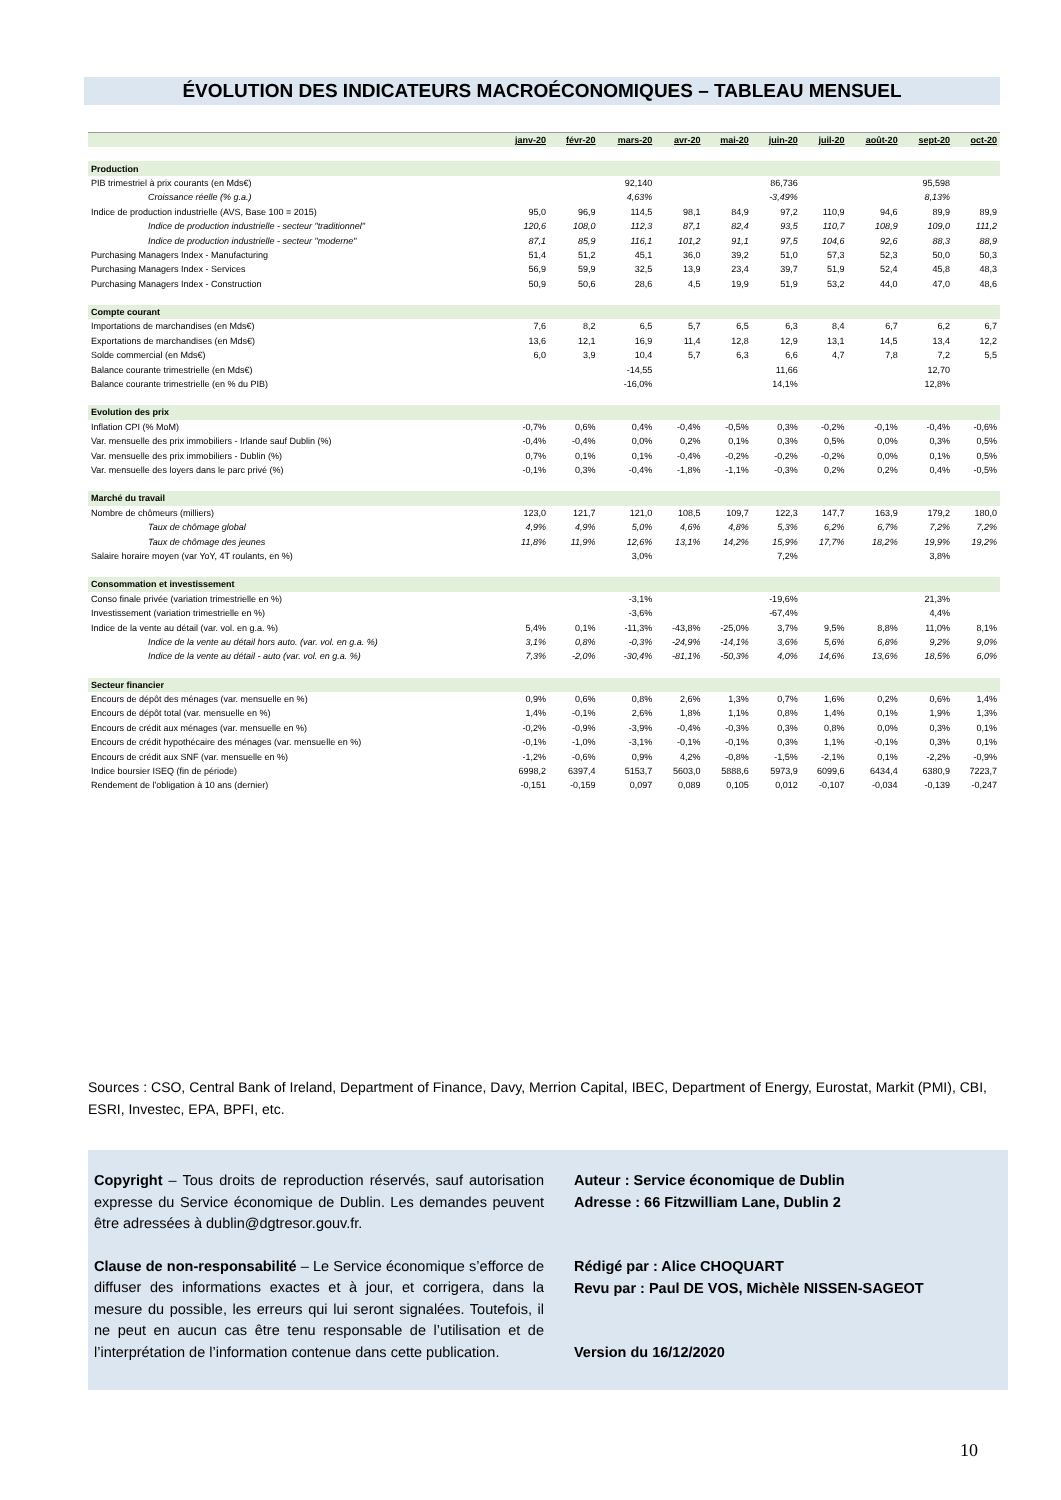ÉVOLUTION DES INDICATEURS MACROÉCONOMIQUES – TABLEAU MENSUEL
| | janv-20 | févr-20 | mars-20 | avr-20 | mai-20 | juin-20 | juil-20 | août-20 | sept-20 | oct-20 |
| --- | --- | --- | --- | --- | --- | --- | --- | --- | --- | --- |
| Production | | | | | | | | | | |
| PIB trimestriel à prix courants (en Mds€) | | | 92,140 | | | 86,736 | | | 95,598 | |
| Croissance réelle (% g.a.) | | | 4,63% | | | -3,49% | | | 8,13% | |
| Indice de production industrielle (AVS, Base 100 = 2015) | 95,0 | 96,9 | 114,5 | 98,1 | 84,9 | 97,2 | 110,9 | 94,6 | 89,9 | 89,9 |
| Indice de production industrielle - secteur "traditionnel" | 120,6 | 108,0 | 112,3 | 87,1 | 82,4 | 93,5 | 110,7 | 108,9 | 109,0 | 111,2 |
| Indice de production industrielle - secteur "moderne" | 87,1 | 85,9 | 116,1 | 101,2 | 91,1 | 97,5 | 104,6 | 92,6 | 88,3 | 88,9 |
| Purchasing Managers Index - Manufacturing | 51,4 | 51,2 | 45,1 | 36,0 | 39,2 | 51,0 | 57,3 | 52,3 | 50,0 | 50,3 |
| Purchasing Managers Index - Services | 56,9 | 59,9 | 32,5 | 13,9 | 23,4 | 39,7 | 51,9 | 52,4 | 45,8 | 48,3 |
| Purchasing Managers Index - Construction | 50,9 | 50,6 | 28,6 | 4,5 | 19,9 | 51,9 | 53,2 | 44,0 | 47,0 | 48,6 |
| Compte courant | | | | | | | | | | |
| Importations de marchandises (en Mds€) | 7,6 | 8,2 | 6,5 | 5,7 | 6,5 | 6,3 | 8,4 | 6,7 | 6,2 | 6,7 |
| Exportations de marchandises (en Mds€) | 13,6 | 12,1 | 16,9 | 11,4 | 12,8 | 12,9 | 13,1 | 14,5 | 13,4 | 12,2 |
| Solde commercial (en Mds€) | 6,0 | 3,9 | 10,4 | 5,7 | 6,3 | 6,6 | 4,7 | 7,8 | 7,2 | 5,5 |
| Balance courante trimestrielle (en Mds€) | | | -14,55 | | | 11,66 | | | 12,70 | |
| Balance courante trimestrielle (en % du PIB) | | | -16,0% | | | 14,1% | | | 12,8% | |
| Evolution des prix | | | | | | | | | | |
| Inflation CPI (% MoM) | -0,7% | 0,6% | 0,4% | -0,4% | -0,5% | 0,3% | -0,2% | -0,1% | -0,4% | -0,6% |
| Var. mensuelle des prix immobiliers - Irlande sauf Dublin (%) | -0,4% | -0,4% | 0,0% | 0,2% | 0,1% | 0,3% | 0,5% | 0,0% | 0,3% | 0,5% |
| Var. mensuelle des prix immobiliers - Dublin (%) | 0,7% | 0,1% | 0,1% | -0,4% | -0,2% | -0,2% | -0,2% | 0,0% | 0,1% | 0,5% |
| Var. mensuelle des loyers dans le parc privé (%) | -0,1% | 0,3% | -0,4% | -1,8% | -1,1% | -0,3% | 0,2% | 0,2% | 0,4% | -0,5% |
| Marché du travail | | | | | | | | | | |
| Nombre de chômeurs (milliers) | 123,0 | 121,7 | 121,0 | 108,5 | 109,7 | 122,3 | 147,7 | 163,9 | 179,2 | 180,0 |
| Taux de chômage global | 4,9% | 4,9% | 5,0% | 4,6% | 4,8% | 5,3% | 6,2% | 6,7% | 7,2% | 7,2% |
| Taux de chômage des jeunes | 11,8% | 11,9% | 12,6% | 13,1% | 14,2% | 15,9% | 17,7% | 18,2% | 19,9% | 19,2% |
| Salaire horaire moyen (var YoY, 4T roulants, en %) | | | 3,0% | | | 7,2% | | | 3,8% | |
| Consommation et investissement | | | | | | | | | | |
| Conso finale privée (variation trimestrielle en %) | | | -3,1% | | | -19,6% | | | 21,3% | |
| Investissement (variation trimestrielle en %) | | | -3,6% | | | -67,4% | | | 4,4% | |
| Indice de la vente au détail (var. vol. en g.a. %) | 5,4% | 0,1% | -11,3% | -43,8% | -25,0% | 3,7% | 9,5% | 8,8% | 11,0% | 8,1% |
| Indice de la vente au détail hors auto. (var. vol. en g.a. %) | 3,1% | 0,8% | -0,3% | -24,9% | -14,1% | 3,6% | 5,6% | 6,8% | 9,2% | 9,0% |
| Indice de la vente au détail - auto (var. vol. en g.a. %) | 7,3% | -2,0% | -30,4% | -81,1% | -50,3% | 4,0% | 14,6% | 13,6% | 18,5% | 6,0% |
| Secteur financier | | | | | | | | | | |
| Encours de dépôt des ménages (var. mensuelle en %) | 0,9% | 0,6% | 0,8% | 2,6% | 1,3% | 0,7% | 1,6% | 0,2% | 0,6% | 1,4% |
| Encours de dépôt total (var. mensuelle en %) | 1,4% | -0,1% | 2,6% | 1,8% | 1,1% | 0,8% | 1,4% | 0,1% | 1,9% | 1,3% |
| Encours de crédit aux ménages (var. mensuelle en %) | -0,2% | -0,9% | -3,9% | -0,4% | -0,3% | 0,3% | 0,8% | 0,0% | 0,3% | 0,1% |
| Encours de crédit hypothécaire des ménages (var. mensuelle en %) | -0,1% | -1,0% | -3,1% | -0,1% | -0,1% | 0,3% | 1,1% | -0,1% | 0,3% | 0,1% |
| Encours de crédit aux SNF (var. mensuelle en %) | -1,2% | -0,6% | 0,9% | 4,2% | -0,8% | -1,5% | -2,1% | 0,1% | -2,2% | -0,9% |
| Indice boursier ISEQ (fin de période) | 6998,2 | 6397,4 | 5153,7 | 5603,0 | 5888,6 | 5973,9 | 6099,6 | 6434,4 | 6380,9 | 7223,7 |
| Rendement de l'obligation à 10 ans (dernier) | -0,151 | -0,159 | 0,097 | 0,089 | 0,105 | 0,012 | -0,107 | -0,034 | -0,139 | -0,247 |
Sources : CSO, Central Bank of Ireland, Department of Finance, Davy, Merrion Capital, IBEC, Department of Energy, Eurostat, Markit (PMI), CBI, ESRI, Investec, EPA, BPFI, etc.
Copyright – Tous droits de reproduction réservés, sauf autorisation expresse du Service économique de Dublin. Les demandes peuvent être adressées à dublin@dgtresor.gouv.fr.
Clause de non-responsabilité – Le Service économique s’efforce de diffuser des informations exactes et à jour, et corrigera, dans la mesure du possible, les erreurs qui lui seront signalées. Toutefois, il ne peut en aucun cas être tenu responsable de l’utilisation et de l’interprétation de l’information contenue dans cette publication.
Auteur : Service économique de Dublin
Adresse : 66 Fitzwilliam Lane, Dublin 2
Rédigé par : Alice CHOQUART
Revu par : Paul DE VOS, Michèle NISSEN-SAGEOT
Version du 16/12/2020
10